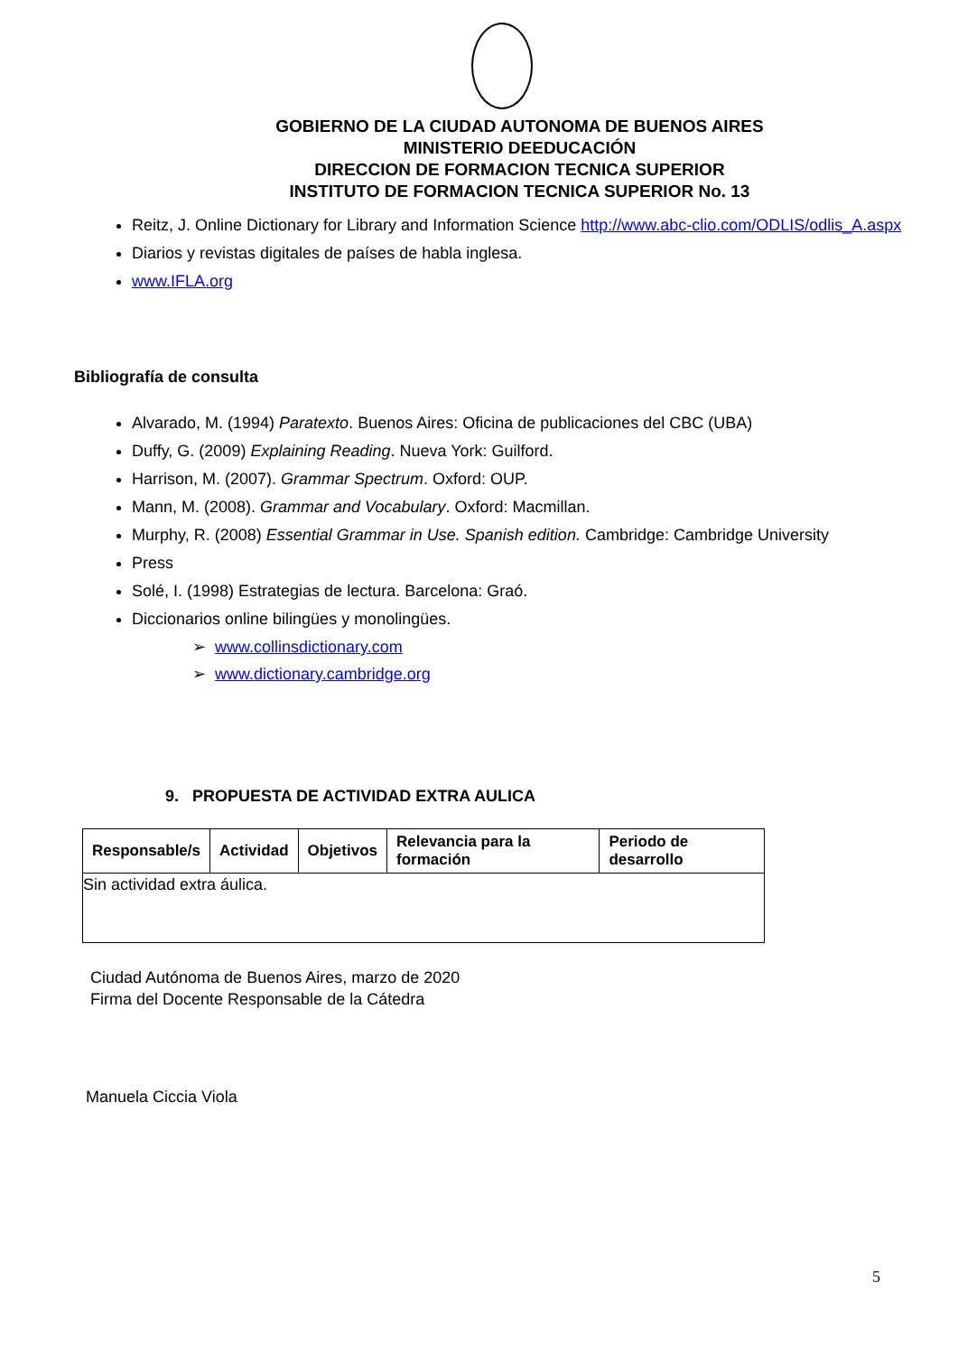GOBIERNO DE LA CIUDAD AUTONOMA DE BUENOS AIRES
MINISTERIO DEEDUCACIÓN
DIRECCION DE FORMACION TECNICA SUPERIOR
INSTITUTO DE FORMACION TECNICA SUPERIOR No. 13
Reitz, J. Online Dictionary for Library and Information Science http://www.abc-clio.com/ODLIS/odlis_A.aspx
Diarios y revistas digitales de países de habla inglesa.
www.IFLA.org
Bibliografía de consulta
Alvarado, M. (1994) Paratexto. Buenos Aires: Oficina de publicaciones del CBC (UBA)
Duffy, G. (2009) Explaining Reading. Nueva York: Guilford.
Harrison, M. (2007). Grammar Spectrum. Oxford: OUP.
Mann, M. (2008). Grammar and Vocabulary. Oxford: Macmillan.
Murphy, R. (2008) Essential Grammar in Use. Spanish edition. Cambridge: Cambridge University
Press
Solé, I. (1998) Estrategias de lectura. Barcelona: Graó.
Diccionarios online bilingües y monolingües.
➢ www.collinsdictionary.com
➢ www.dictionary.cambridge.org
9. PROPUESTA DE ACTIVIDAD EXTRA AULICA
| Responsable/s | Actividad | Objetivos | Relevancia para la formación | Periodo de desarrollo |
| --- | --- | --- | --- | --- |
| Sin actividad extra áulica. | | | | |
Ciudad Autónoma de Buenos Aires, marzo de 2020
Firma del Docente Responsable de la Cátedra
Manuela Ciccia Viola
5